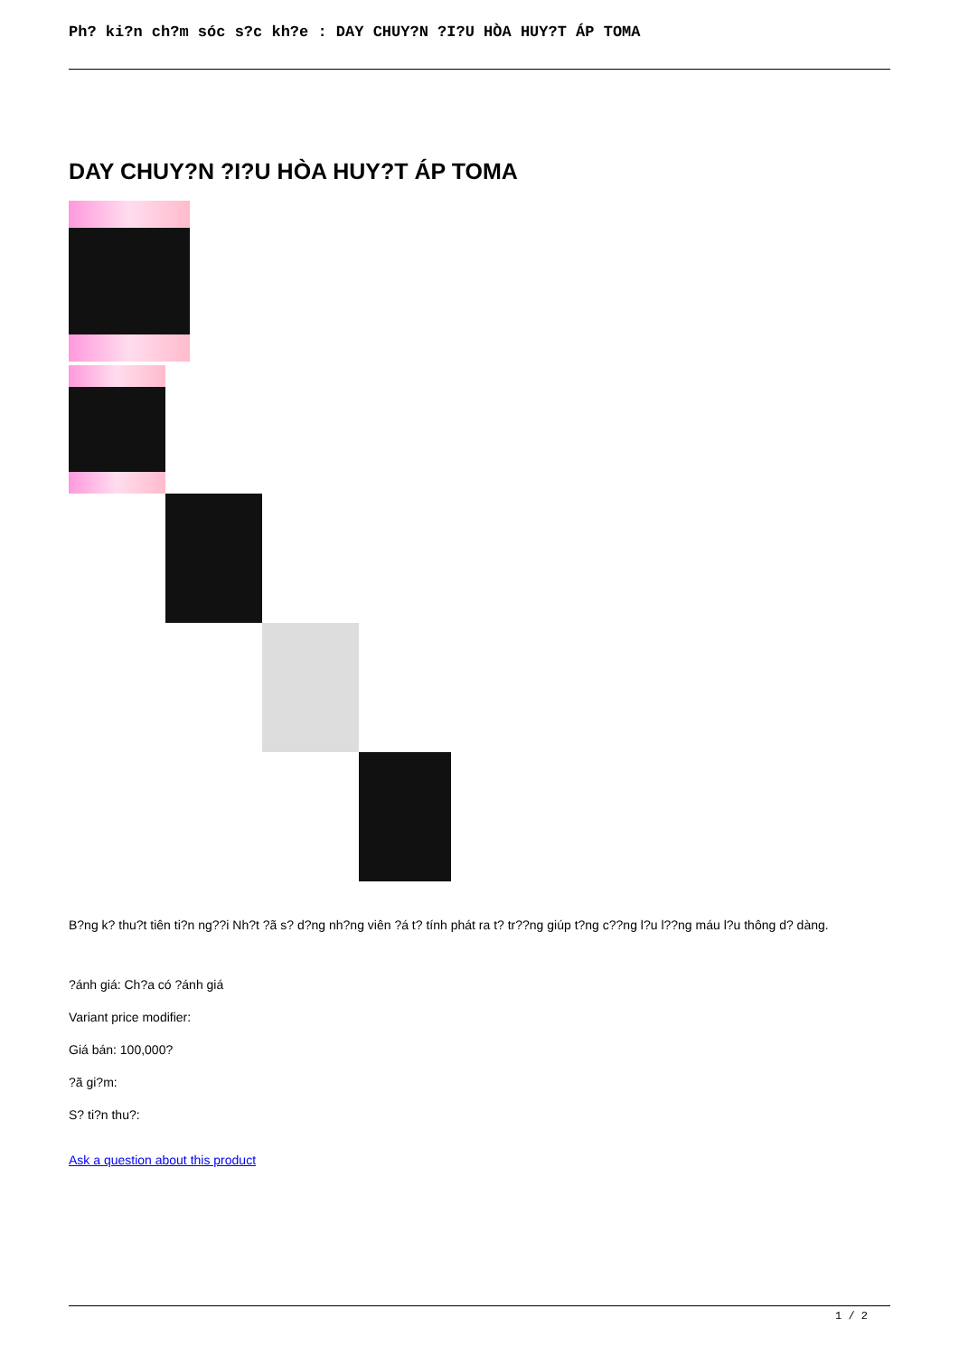Ph? ki?n ch?m sóc s?c kh?e : DAY CHUY?N ?I?U HÒA HUY?T ÁP TOMA
DAY CHUY?N ?I?U HÒA HUY?T ÁP TOMA
B?ng k? thu?t tiên ti?n ng??i Nh?t ?ã s? d?ng nh?ng viên ?á t? tính phát ra t? tr??ng giúp t?ng c??ng l?u l??ng máu l?u thông d? dàng.
?ánh giá: Ch?a có ?ánh giá
Variant price modifier:
Giá bán: 100,000?
?ã gi?m:
S? ti?n thu?:
Ask a question about this product
1 / 2